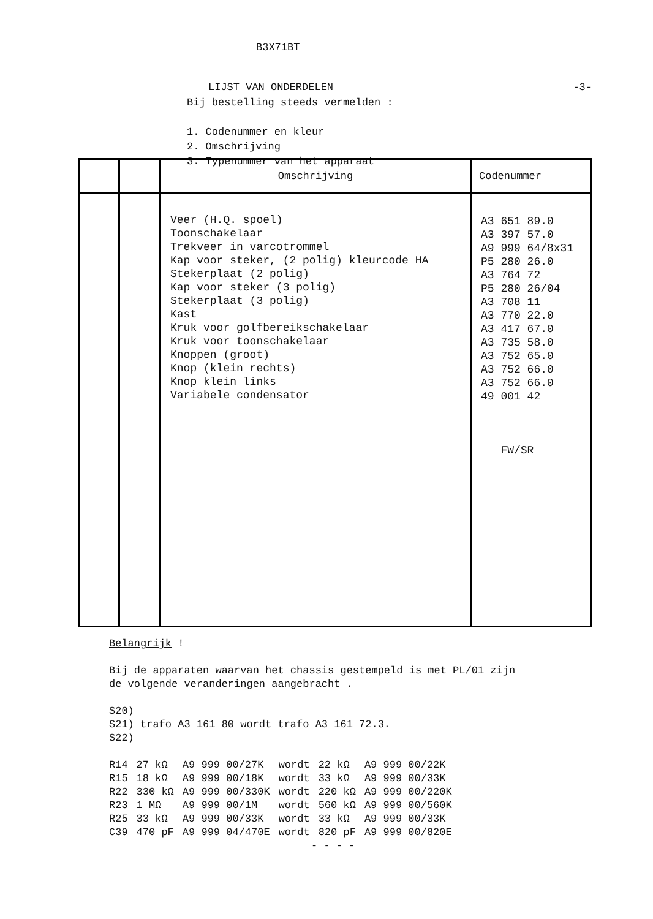B3X71BT
LIJST VAN ONDERDELEN -3-
Bij bestelling steeds vermelden :
1. Codenummer en kleur
2. Omschrijving
3. Typenummer van het apparaat
| | | Omschrijving | Codenummer |
| --- | --- | --- | --- |
| | | Veer (H.Q. spoel) Toonschakelaar Trekveer in varcotrommel Kap voor steker, (2 polig) kleurcode HA Stekerplaat (2 polig) Kap voor steker (3 polig) Stekerplaat (3 polig) Kast Kruk voor golfbereikschakelaar Kruk voor toonschakelaar Knoppen (groot) Knop (klein rechts) Knop klein links Variabele condensator | A3 651 89.0 A3 397 57.0 A9 999 64/8x31 P5 280 26.0 A3 764 72 P5 280 26/04 A3 708 11 A3 770 22.0 A3 417 67.0 A3 735 58.0 A3 752 65.0 A3 752 66.0 A3 752 66.0 49 001 42 FW/SR |
Belangrijk !
Bij de apparaten waarvan het chassis gestempeld is met PL/01 zijn
de volgende veranderingen aangebracht .
S20)
S21) trafo A3 161 80 wordt trafo A3 161 72.3.
S22)
| R14 | 27 kΩ | A9 999 00/27K | wordt | 22 kΩ | A9 999 00/22K |
| R15 | 18 kΩ | A9 999 00/18K | wordt | 33 kΩ | A9 999 00/33K |
| R22 | 330 kΩ | A9 999 00/330K | wordt | 220 kΩ | A9 999 00/220K |
| R23 | 1 MΩ | A9 999 00/1M | wordt | 560 kΩ | A9 999 00/560K |
| R25 | 33 kΩ | A9 999 00/33K | wordt | 33 kΩ | A9 999 00/33K |
| C39 | 470 pF | A9 999 04/470E | wordt | 820 pF | A9 999 00/820E |
- - - -